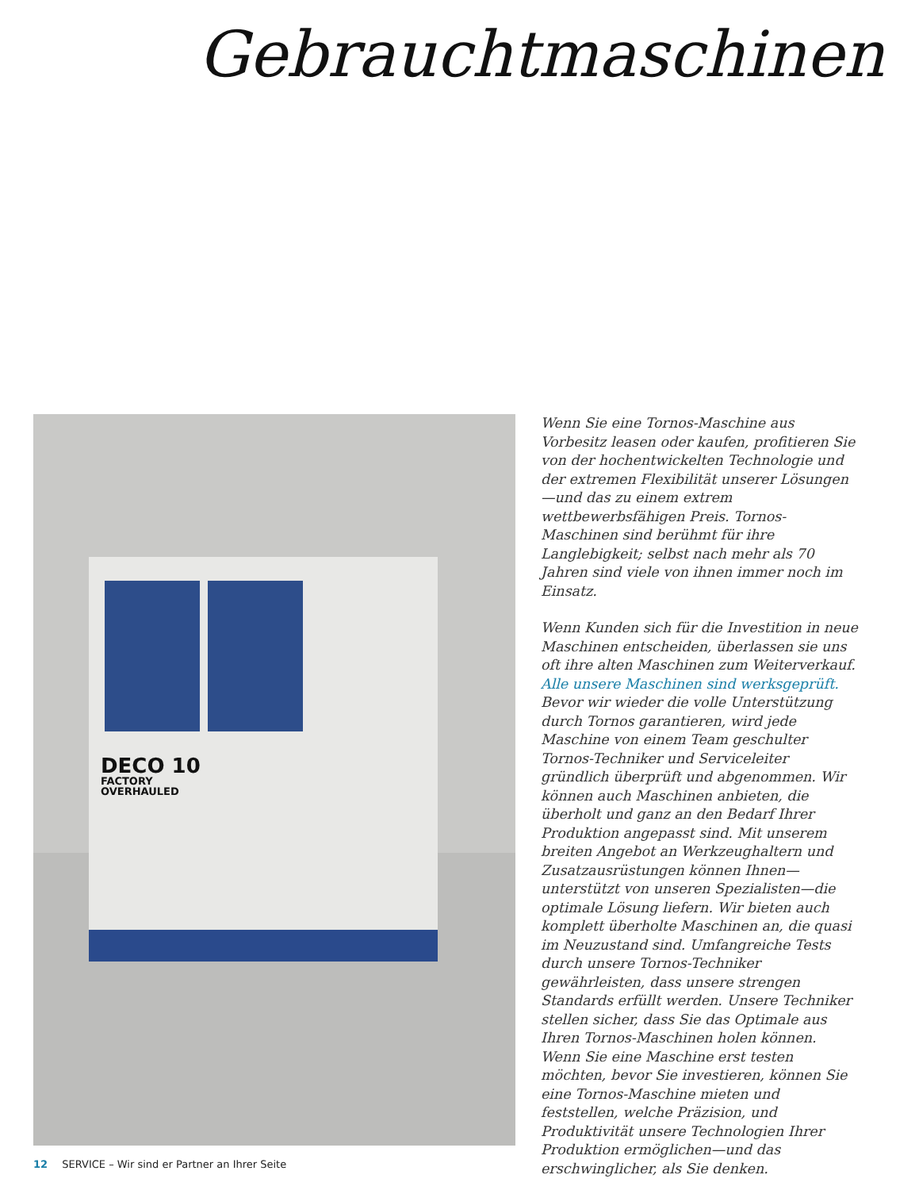Gebrauchtmaschinen
DECO 10
FACTORY
OVERHAULED
Wenn Sie eine Tornos-Maschine aus Vorbesitz leasen oder kaufen, profitieren Sie von der hochentwickelten Technologie und der extremen Flexibilität unserer Lösungen—und das zu einem extrem wettbewerbsfähigen Preis. Tornos-Maschinen sind berühmt für ihre Langlebigkeit; selbst nach mehr als 70 Jahren sind viele von ihnen immer noch im Einsatz.
Wenn Kunden sich für die Investition in neue Maschinen entscheiden, überlassen sie uns oft ihre alten Maschinen zum Weiterverkauf. Alle unsere Maschinen sind werksgeprüft. Bevor wir wieder die volle Unterstützung durch Tornos garantieren, wird jede Maschine von einem Team geschulter Tornos-Techniker und Serviceleiter gründlich überprüft und abgenommen. Wir können auch Maschinen anbieten, die überholt und ganz an den Bedarf Ihrer Produktion angepasst sind. Mit unserem breiten Angebot an Werkzeughaltern und Zusatzausrüstungen können Ihnen—unterstützt von unseren Spezialisten—die optimale Lösung liefern. Wir bieten auch komplett überholte Maschinen an, die quasi im Neuzustand sind. Umfangreiche Tests durch unsere Tornos-Techniker gewährleisten, dass unsere strengen Standards erfüllt werden. Unsere Techniker stellen sicher, dass Sie das Optimale aus Ihren Tornos-Maschinen holen können. Wenn Sie eine Maschine erst testen möchten, bevor Sie investieren, können Sie eine Tornos-Maschine mieten und feststellen, welche Präzision, und Produktivität unsere Technologien Ihrer Produktion ermöglichen—und das erschwinglicher, als Sie denken.
12 SERVICE – Wir sind er Partner an Ihrer Seite